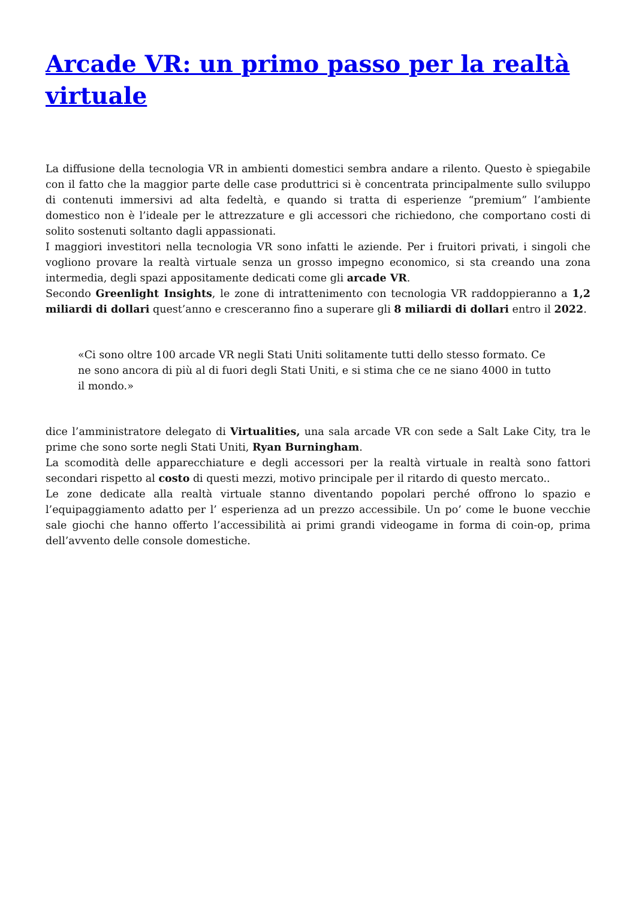Arcade VR: un primo passo per la realtà virtuale
La diffusione della tecnologia VR in ambienti domestici sembra andare a rilento. Questo è spiegabile con il fatto che la maggior parte delle case produttrici si è concentrata principalmente sullo sviluppo di contenuti immersivi ad alta fedeltà, e quando si tratta di esperienze “premium” l’ambiente domestico non è l’ideale per le attrezzature e gli accessori che richiedono, che comportano costi di solito sostenuti soltanto dagli appassionati.
I maggiori investitori nella tecnologia VR sono infatti le aziende. Per i fruitori privati, i singoli che vogliono provare la realtà virtuale senza un grosso impegno economico, si sta creando una zona intermedia, degli spazi appositamente dedicati come gli arcade VR.
Secondo Greenlight Insights, le zone di intrattenimento con tecnologia VR raddoppieranno a 1,2 miliardi di dollari quest’anno e cresceranno fino a superare gli 8 miliardi di dollari entro il 2022.
«Ci sono oltre 100 arcade VR negli Stati Uniti solitamente tutti dello stesso formato. Ce ne sono ancora di più al di fuori degli Stati Uniti, e si stima che ce ne siano 4000 in tutto il mondo.»
dice l’amministratore delegato di Virtualities, una sala arcade VR con sede a Salt Lake City, tra le prime che sono sorte negli Stati Uniti, Ryan Burningham.
La scomodità delle apparecchiature e degli accessori per la realtà virtuale in realtà sono fattori secondari rispetto al costo di questi mezzi, motivo principale per il ritardo di questo mercato..
Le zone dedicate alla realtà virtuale stanno diventando popolari perché offrono lo spazio e l’equipaggiamento adatto per l’ esperienza ad un prezzo accessibile. Un po’ come le buone vecchie sale giochi che hanno offerto l’accessibilità ai primi grandi videogame in forma di coin-op, prima dell’avvento delle console domestiche.